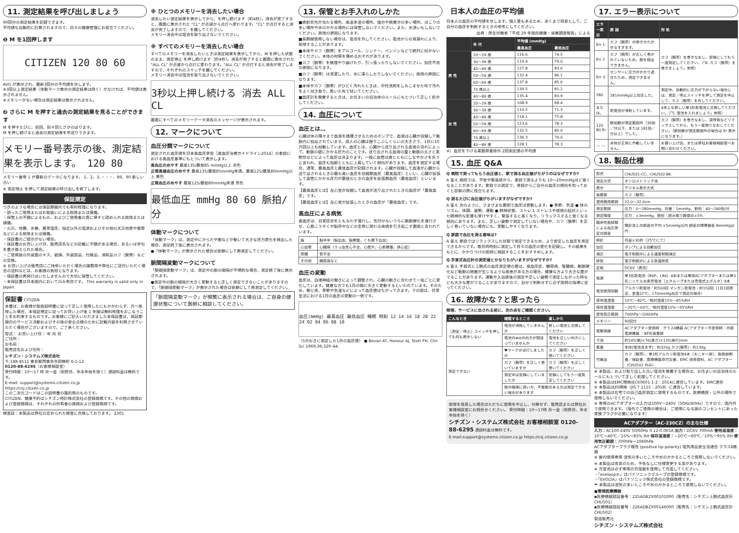11. 測定結果を呼び出しましょう
90回分の測定結果を記録できます。
平均値も自動的に計算されますので、日々の健康管理にお役立てください。
❶ M を1回押します
CITIZEN 120 80 60
AVG が表示され、最新3回分の平均値を示します。
※3回以上測定結果（体動マーク表示の測定結果は除く）がなければ、平均値は表示されません。
※メモリーがない場合は測定結果は表示されません。
❷ さらに M を押すと過去の測定結果を見ることができます
M を押すたびに、前回、前々回とさかのぼります。
M を押し続けると過去の測定結果を早送りできます。
メモリー番号表示の後、測定結果を表示します。 120 80
メモリー番号 1 が最新のデータになります。 1、2、3、・・・、89、90 新しい 古い
※ 測定停止 を押して測定結果の呼び出しを終了します。
保証規定
つぎのような場合には保証期間内でも有料修理になります。
・誤ったご使用またはお取扱いによる故障または損傷。
・保管上の不備によるもの、およびご使用者の責に帰すと認められる故障または損傷。
・火災、地震、水害、異常電圧、指定以外の電源およびその他の天災地変や衝撃などによる故障または損傷。
・保証書のご提示がない場合。
・保証書のお買い上げ日、販売店名などの記載に不備がある場合、あるいは字句を書き換えられた場合。
・ご使用後の外装面のキズ、破損、外装部品、付属品、消耗品カフ（腕帯）などの交換。
※ お買い上げの販売店にご持参いただく場合の諸費用や弊社にご送付いただく場合の送料などは、お客様の負担となります。
・保証書の再発行はいたしませんので大切に保管してください。
・本保証書は日本国内においてのみ有効です。 This warranty is valid only in Japan.
保証書 CITIZEN
本書は、お客様が取扱説明書に従って正しく使用したにもかかわらず、万一故障した場合、本保証規定に従ってお買い上げ後 1 年間は無料修理をおこなうことをお約束するものです。お客様にご記入いただきました本保証書は、保証期間内のサービス活動およびその後の安全点検のために記載内容を利用させていただく場合がございますので、ご了承ください。
型式： お買い上げ日： 年 月 日
ご住所：
お名前：
販売店名および住所：
シチズン・システムズ株式会社
〒 188-8511 東京都西東京市田無町 6-1-12
0120-88-6295（お客様相談室）
受付時間：10～17 時 月～金（祝祭日、年末年始を除く）通話料金は無料です。
E-mail: support@systems.citizen.co.jp
https://csj.citizen.co.jp
この二次元コードはこの説明書の識別用のものです。
CITIZEN、健康予約はシチズン時計株式会社の登録商標です。その他の商標および登録商標は、それぞれの所有者の商標および登録商標です。
検査証：本製品は弊社の定められた検査に合格しております。 2301
※ ひとつのメモリーを消去したい場合
消去したい測定結果を表示してから、を押し続けます（約4秒）。消去が完了すると、画面に表示された "CL" が点滅から点灯へ変わります。"CL" が点灯すると消去が完了しますので、を離してください。
メモリー消去中は電池を取り出さないでください。
※ すべてのメモリーを消去したい場合
すべてのメモリーを消去したいときは測定結果を表示してから、M を押した状態のまま、測定停止 を押し続けます（約4秒）。消去が完了すると画面に表示された "ALL CL" が点滅から点灯に変わります。"ALL CL" が点灯すると消去が完了しますので、それぞれのスイッチを離してください。
メモリー消去中は電池を取り出さないでください。
3秒以上押し続ける 消去 ALL CL
画面にすべてのメモリーデータ消去のメッセージが表示されます。
12. マークについて
血圧分類マークについて
測定された血圧値を日本高血圧学会［高血圧治療ガイドライン2014］の家庭における高血圧基準にもとづいて表示します。
高血圧のめやす 最高135/最低85 mmHg以上 赤色
正常高値血圧のめやす 最高135/最低85mmHg未満、最高125/最低80mmHg以上 黄色
正常血圧のめやす 最高125/最低80mmHg未満 青色
最低血圧 mmHg 80 60 脈拍/分
体動マークについて
「体動マーク」は、測定中にからだや腕などが動いて大きな圧力変化を検出した場合、測定終了後に表示されます。
●「体動マーク」が表示された場合は安静にして再測定してください。
脈間隔変動マークについて
「脈間隔変動マーク」は、測定中の脈の間隔が不規則な場合、測定終了後に表示されます。
●測定中の脈の間隔が大きく変動すると正しく測定できないことがありますので、「脈間隔変動マーク」が表示された場合は安静にして再測定してください。
「脈間隔変動マーク」が頻繁に表示される場合は、ご自身の健康状態について医師に相談してください。
13. 保管とお手入れのしかた
■直射日光が当たる場所、高温多湿の場所、塩分や硫黄分の多い場所、ほこりの多い場所や水のかかる場所には保管しないでください。また、水洗いもしないでください。故障の原因になります。
■長期間使用しない場合は、電池を外してください。電池からの液漏れにより、故障することがあります。
■本体やカフ（腕帯）をアルコール、シンナー、ベンジンなどで絶対に拭かないでください。本体の材質を傷めるおそれがあります。
■カフ（腕帯）を無理やり曲げたり、引っ張ったりしないでください。加圧不良の原因になります。
■カフ（腕帯）は洗濯したり、水に濡らしたりしないでください。故障の原因になります。
■本体やカフ（腕帯）がひどく汚れたときは、中性洗剤をしみこませた布で汚れをよく拭き取り、乾いた布で拭いてください。
■血圧計を廃棄するときは、お住まいの自治体のルールにもとづいて正しく処分してください。
14. 血圧について
血圧とは…
心臓は体の隅々まで血液を循環させるためのポンプで、血液は心臓が収縮して動脈内に拍出されています。成人の心臓は握りこぶしくらいの大きさで、1日に10万回以上も拍動しています。血圧とは、心臓から送り出される血液の流れによって、動脈の壁にかかる圧力のことです。送り出される血液の量と動脈の太さと柔軟性などによって血圧は決まります。一般に血管は歳とともにしなやかさを失うと言われ、血圧も加齢とともに上昇していく傾向があります。血圧を測定する場合、通常、最高血圧と最低血圧が記録されます。心臓が収縮して血液が心臓から送り出されるときの最も高い血圧を収縮期血圧（最高血圧）といい、心臓が拡張して血管にかかる圧力が最低のときの血圧を拡張期血圧（最低血圧）といいます。
【最高血圧とは】左心室が収縮して血液が送り出されたときの血圧が「最高血圧」です。
【最低血圧とは】左心室が拡張したときの血圧が「最低血圧」です。
高血圧による病気
高血圧は、自覚症状をともなわず進行し、気付かないうちに動脈硬化を進行させ、心筋こうそくや脳卒中などの生命に関わる疾病を引き起こす要因と言われています。
| 脳 | 脳卒中（脳出血、脳梗塞、くも膜下出血） |
| 心血管 | 心臓病（うっ血性心不全、心肥大、心筋梗塞、狭心症） |
| 腎臓 | 腎不全 |
| その他 | 糖尿病など |
血圧の変動
血圧は、自律神経の働きによって調整され、心臓の動きに合わせて一拍ごとに変化しています。健康な方でも1日の間に大きく変動するといわれています。そのため、朝と夜、季節や気温などによって血圧値はちがってきます。下の図は、日常生活における1日の血圧の変動の一例です。
血圧(mmHg) 最高血圧 最低血圧 睡眠 時刻 12 14 16 18 20 22 24 02 04 06 08 10
（5分おきに測定した1日の血圧値） ● Bevan AT, Honour AJ, Stott FH. Clin Sci 1969;36;329–44.
日本人の血圧の平均値
日本人の血圧の平均値を示します。個人差もあるため、あくまで目安として、ご自分の血圧を判断するときの参考にしてください。
出典：厚生労働省「平成 29 年国民健康・栄養調査報告」による
| | 年 代 | 平均値 (mmHg) | |
| --- | --- | --- | --- |
| | | 最高血圧 | 最低血圧 |
| 男 性 | 20～29 歳 | 116.6 | 74.5 |
| | 30～39 歳 | 119.4 | 79.0 |
| | 40～49 歳 | 127.8 | 83.6 |
| | 50～59 歳 | 132.4 | 86.1 |
| | 60～69 歳 | 137.8 | 85.6 |
| | 70 歳以上 | 139.5 | 81.2 |
| | 40～89 歳 | 135.4 | 83.9 |
| 女 性 | 20～29 歳 | 108.9 | 68.4 |
| | 30～39 歳 | 110.5 | 71.3 |
| | 40～49 歳 | 118.1 | 75.8 |
| | 50～59 歳 | 123.6 | 78.3 |
| | 60～69 歳 | 132.5 | 80.0 |
| | 70 歳以上 | 136.3 | 79.0 |
| | 40～89 歳 | 128.1 | 78.3 |
※）血圧を下げる薬服用者除外 2回測定値の平均値
15. 血圧 Q&A
Q 病院で測ってもらう血圧値と、家で測る血圧値がちがうのはなぜですか?
A 答え 病院では、不安や緊張感から、家庭で測るよりも 10～20mmHgほど高くなることがあります。家庭での測定で、普段からご自分の血圧の傾向を知っておくと診察の際に役立ちます。
Q 測るたびに血圧値がちがいますがなぜですか?
A 答え 次のように、さまざまな要因で血圧は変動します。● 季節、気温 ● 体のリズム、体調、姿勢、運動 ● 精神状態、ストレス ストレスや感情の起伏といった精神的な影響も受けやすく、緊張すると高くなり、リラックスすると低くなる傾向にあります。また、正しい姿勢で測定していない場合や、カフ（腕帯）を正しく巻いていない場合にも、変動しやすくなります。
Q 家庭で血圧を測る意味は?
A 答え 家庭ではリラックスした状態で測定できるため、より安定した血圧を測定できるからです。毎日同時刻に測定して日々の血圧の変化を記録し、その結果をもとに、かかりつけの医師に相談することをおすすめします。
Q 手首式血圧計の測定値とかなりちがいますがなぜですか?
A 答え 手首式と上腕式の血圧測定値の差は、高血圧症、糖尿病、腎臓病、動脈硬化など動脈の閉塞が生じるような疾患がある方の場合、健康な方より大きな差がでることがあります。運動や入浴直後の測定や正しい姿勢で測定しなかった時なども大きな差がでることがありますので、自分で判断せずに必ず医師の指導に従ってください。
16. 故障かな？と思ったら
修理、サービスに出される前に、次の点をご確認ください。
| こんなとき | 確認するところ | 直しかた |
| --- | --- | --- |
| ［測定／停止］スイッチを押しても何も表示しない | 電池が消耗していませんか | 新しい電池と交換してください |
| | 電池の⊕⊖の向きが間違っていませんか | 電池を正しい向きにしてください |
| 測定できない | ♥マークが点灯しましたか | カフ（腕帯）を正しく巻いてください |
| | カフ（腕帯）を正しく巻いていますか | カフ（腕帯）を正しく巻いてください |
| | 測定中は安静にしていましたか | 安静にしてもう一度測定してください |
| | 脈の極端に弱い方、不整脈のある方は測定できない場合があります | |
故障を発見した場合はただちに使用を中止し、分解せず、販売店または弊社お客様相談室にお問合せください。 受付時間：10～17時 月～金（祝祭日、年末年始を除く）
シチズン・システムズ株式会社 お客様相談室 0120-88-6295 通話料金は無料です。
E-mail:support@systems.citizen.co.jp https://csj.citizen.co.jp
17. エラー表示について
| エラー表示 | 原 因 | 対 処 |
| --- | --- | --- |
| Err 1 | カフ（腕帯）の巻きかたがゆるすぎます。 | カフ（腕帯）を巻きなおし、安静にしてもう一度測定してください。（「8. カフ（腕帯）を巻きましょう」参照） |
| Err 2 | カフ（腕帯）が正しく巻かれていないため、脈を検出できません。 | |
| Err 3 | センサーに圧力がかかり過ぎたため、測定できません。 | |
| 280 | 281mmHg以上加圧した。 | 測定中、自動的に圧力が下がらない場合には、測定／停止スイッチを押して測定を中止して、カフ（腕帯）を外してください。 |
| または、 | 乾電池が消耗しています。 | 4本とも新しい単3形乾電池と交換してください。（「5. 電池を入れましょう」参照） |
| 120 80 Er | 脈拍数が測定範囲外（39拍／分以下、または 181拍／分以上）でした。 | カフ（腕帯）を巻きなおし、深呼吸などリラックスしてから、もう一度測りなおしてください。（脈拍数が測定範囲外の場合は Er 表示になります。） |
| --- --- | 本体が正常に作動していません。 | お買い上げ店、または弊社お客様相談室へお問い合わせください。 |
18. 製品仕様
| 型式 | CHU501-CC、CHU502-BK |
| 測定方式 | オシロメトリック法 |
| 表示 | デジタル表示方式 |
| 装着部 | カフ（腕帯） |
| 適用腕周範囲 | 22.0～32.0cm |
| 測定範囲 | 圧力：0～280mmHg、目量：1mmHg、脈拍：40～180拍/分 |
| 測定精度 | 圧力：±3mmHg、脈拍：読み取り数値の±5% |
| 臨床性能試験による血圧測定の誤差 | 聴診法との誤差の平均 ±5mmHg以内 誤差の標準偏差 8mmHg以内 |
| 時計 | 月差±30秒（25℃にて） |
| 加圧 | ポンプによる自動加圧 |
| 減圧 | 電子制御弁による速度制御減圧 |
| 排気 | 電子制御弁による急速排気 |
| 定格 | DC6V（直流） |
| 電源 | 単3形乾電池（R6P、LR6）4本または専用ACアダプターまたは単3形ニッケル水素充電池（エネループまたは充電式エボルタ）4本 |
| 電池使用回数 | アルカリ乾電池：約500回 マンガン乾電池：約150回（1日1回測定、室温22℃、170mmHg加圧で測定の場合） |
| 使用温湿度 | 10℃～40℃／相対湿度15%～85%RH |
| 保存温湿度 | −20℃～60℃／相対湿度10%～95%RH |
| 使用気圧範囲 | 700hPa～1060hPa |
| メモリー | 90回分 |
| 電撃保護 | ACアダプター使用時：クラスⅡ機器 ACアダプター不使用時：内部電源機器 ：BF形装着部 |
| 寸法 | 約145(幅)×76(高さ)×135(奥行)mm |
| 質量 | 本体(電池含まず)：約320g カフ(腕帯)：約130g |
| 付属品 | カフ（腕帯）、単3形アルカリ乾電池4本（モニター用）、取扱説明書／保証書、医療機器添付文書、EMC 技術資料、AC アダプター（CHU502 のみ） |
※ 本製品、および取り出した古い電池を廃棄する場合は、お住まいの自治体のルールにもとづいて正しく処理してください。
※ 本製品はEMC規格IEC60601-1-2：2014に適合しています。EMC適合
※ 本製品はJIS規格（JIS T 1115：2018）に適合しています。
※ 本製品は在宅での自己血圧測定に使用するものです。医療機関・公共の場所で使用しないでください。
※ 専用のACアダプターの入力は100V～240V（50Hz/60Hz）ですので、国内外で使用できます。（海外でご使用の場合は、ご使用になる国のコンセントにあった変換プラグが必要になります）
ACアダプター（AC-230CZ）の主な仕様
入力：AC100-240V 50/60Hz 0.12-0.065A 出力：DC6V 700mA 使用温湿度：10℃～40℃／15%～85% RH 保存温湿度：−20℃～60℃／10%～95% RH 使用気圧範囲：700hPa～1060hPa
ACアダプタープラグ極性 (positive tip polarity) 電気用品安全法適合 クラスⅡ機器
※ 屋内使用専用 湿気の多いところや水のかかるところで使用しないでください。
※ 本製品は改良のため、予告なしに仕様変更する事があります。
※ 充電池は必ず専用の充電器を使用して充電してください。
・「eneloop®」はパナソニックグループの登録商標です。
・「EVOLTA」はパナソニック株式会社の登録商標です。
☂ 本製品は湿気の多いところや水のかかるところで使用しないでください。
●管理医療機器
▪医療機器認証番号：225ADBZX00101000（販売名：シチズン上腕式血圧計 CHU501）
▪医療機器認証番号：226ADBZX00146000（販売名：シチズン上腕式血圧計 CHU502）
製造販売元
シチズン・システムズ株式会社